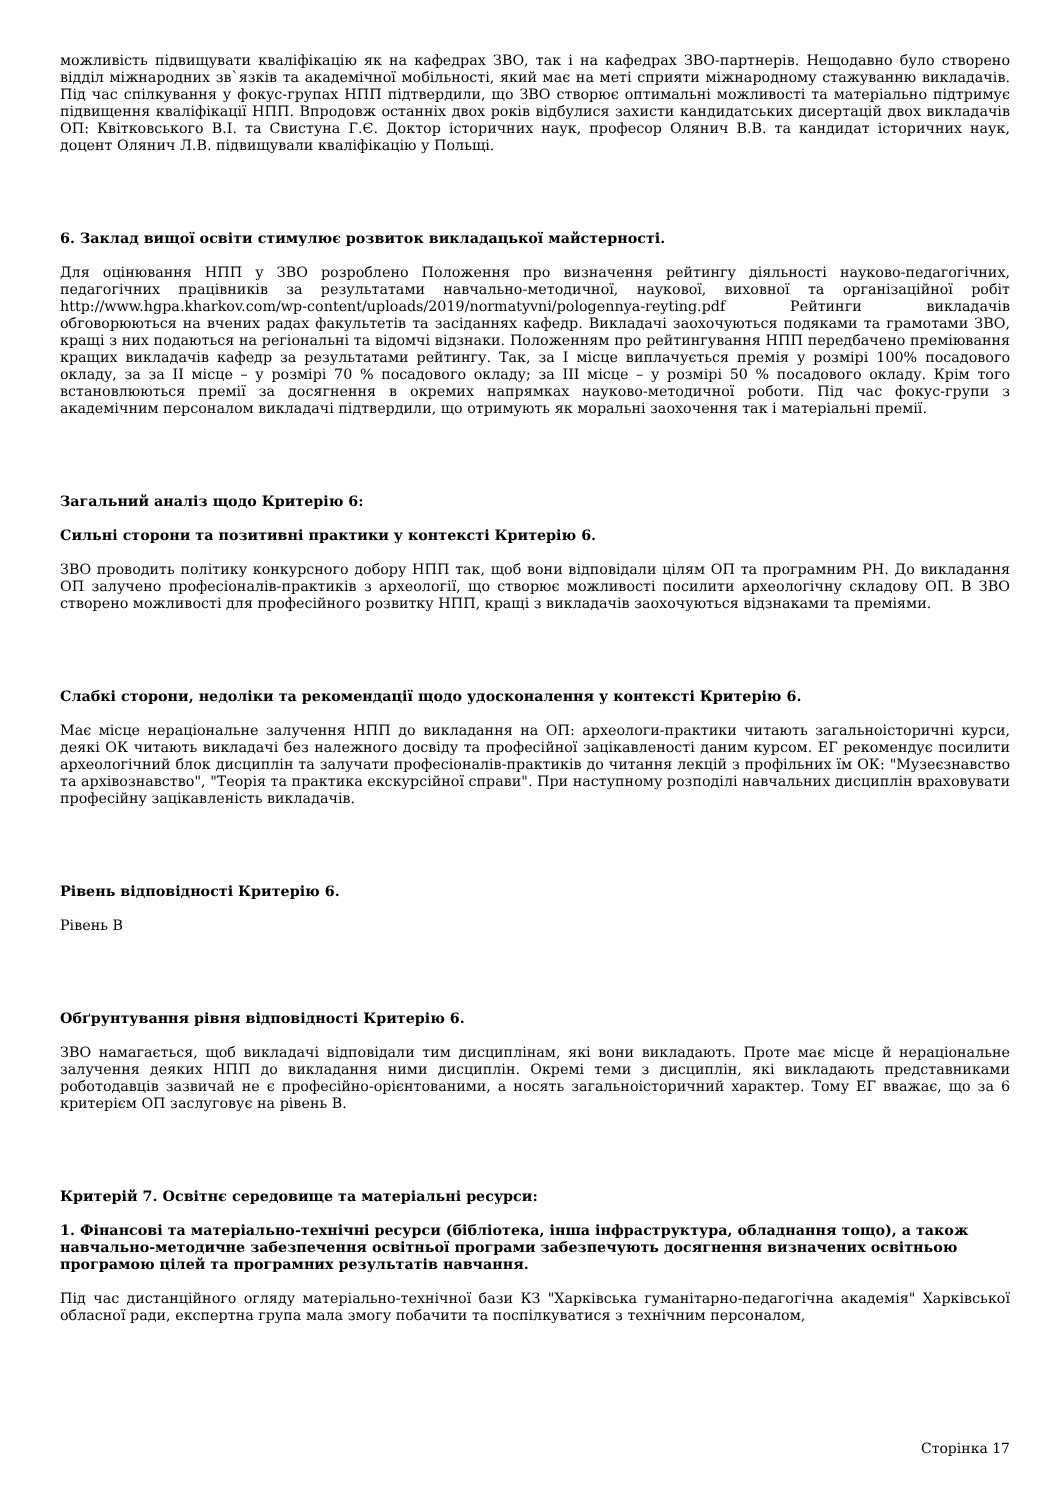можливість підвищувати кваліфікацію як на кафедрах ЗВО, так і на кафедрах ЗВО-партнерів. Нещодавно було створено відділ міжнародних зв`язків та академічної мобільності, який має на меті сприяти міжнародному стажуванню викладачів. Під час спілкування у фокус-групах НПП підтвердили, що ЗВО створює оптимальні можливості та матеріально підтримує підвищення кваліфікації НПП. Впродовж останніх двох років відбулися захисти кандидатських дисертацій двох викладачів ОП: Квітковського В.І. та Свистуна Г.Є. Доктор історичних наук, професор Олянич В.В. та кандидат історичних наук, доцент Олянич Л.В. підвищували кваліфікацію у Польщі.
6. Заклад вищої освіти стимулює розвиток викладацької майстерності.
Для оцінювання НПП у ЗВО розроблено Положення про визначення рейтингу діяльності науково-педагогічних, педагогічних працівників за результатами навчально-методичної, наукової, виховної та організаційної робіт http://www.hgpa.kharkov.com/wp-content/uploads/2019/normatyvni/pologennya-reyting.pdf Рейтинги викладачів обговорюються на вчених радах факультетів та засіданнях кафедр. Викладачі заохочуються подяками та грамотами ЗВО, кращі з них подаються на регіональні та відомчі відзнаки. Положенням про рейтингування НПП передбачено преміювання кращих викладачів кафедр за результатами рейтингу. Так, за І місце виплачується премія у розмірі 100% посадового окладу, за за ІІ місце – у розмірі 70 % посадового окладу; за ІІІ місце – у розмірі 50 % посадового окладу. Крім того встановлюються премії за досягнення в окремих напрямках науково-методичної роботи. Під час фокус-групи з академічним персоналом викладачі підтвердили, що отримують як моральні заохочення так і матеріальні премії.
Загальний аналіз щодо Критерію 6:
Сильні сторони та позитивні практики у контексті Критерію 6.
ЗВО проводить політику конкурсного добору НПП так, щоб вони відповідали цілям ОП та програмним РН. До викладання ОП залучено професіоналів-практиків з археології, що створює можливості посилити археологічну складову ОП. В ЗВО створено можливості для професійного розвитку НПП, кращі з викладачів заохочуються відзнаками та преміями.
Слабкі сторони, недоліки та рекомендації щодо удосконалення у контексті Критерію 6.
Має місце нераціональне залучення НПП до викладання на ОП: археологи-практики читають загальноісторичні курси, деякі ОК читають викладачі без належного досвіду та професійної зацікавленості даним курсом. ЕГ рекомендує посилити археологічний блок дисциплін та залучати професіоналів-практиків до читання лекцій з профільних їм ОК: "Музеєзнавство та архівознавство", "Теорія та практика екскурсійної справи". При наступному розподілі навчальних дисциплін враховувати професійну зацікавленість викладачів.
Рівень відповідності Критерію 6.
Рівень B
Обґрунтування рівня відповідності Критерію 6.
ЗВО намагається, щоб викладачі відповідали тим дисциплінам, які вони викладають. Проте має місце й нераціональне залучення деяких НПП до викладання ними дисциплін. Окремі теми з дисциплін, які викладають представниками роботодавців зазвичай не є професійно-орієнтованими, а носять загальноісторичний характер. Тому ЕГ вважає, що за 6 критерієм ОП заслуговує на рівень В.
Критерій 7. Освітнє середовище та матеріальні ресурси:
1. Фінансові та матеріально-технічні ресурси (бібліотека, інша інфраструктура, обладнання тощо), а також навчально-методичне забезпечення освітньої програми забезпечують досягнення визначених освітньою програмою цілей та програмних результатів навчання.
Під час дистанційного огляду матеріально-технічної бази КЗ "Харківська гуманітарно-педагогічна академія" Харківської обласної ради, експертна група мала змогу побачити та поспілкуватися з технічним персоналом,
Сторінка 17